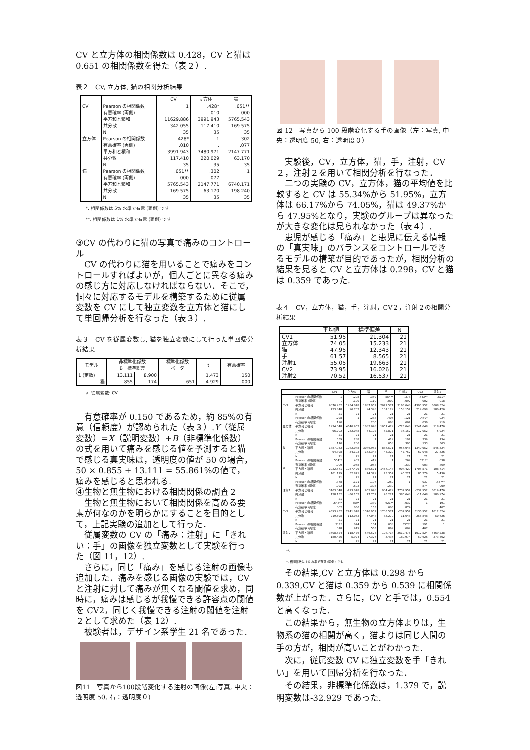CV と立方体の相関係数は 0.428，CV と猫は 0.651 の相関係数を得た（表２）.
表２　CV, 立方体, 猫の相関分析結果
| | | CV | 立方体 | 猫 |
| --- | --- | --- | --- | --- |
| CV | Pearson の相関係数 | 1 | .428* | .651** |
| | 有意確率 (両側) | . | .010 | .000 |
| | 平方和と積和 | 11629.886 | 3991.943 | 5765.543 |
| | 共分散 | 342.055 | 117.410 | 169.575 |
| | N | 35 | 35 | 35 |
| 立方体 | Pearson の相関係数 | .428* | 1 | .302 |
| | 有意確率 (両側) | .010 | . | .077 |
| | 平方和と積和 | 3991.943 | 7480.971 | 2147.771 |
| | 共分散 | 117.410 | 220.029 | 63.170 |
| | N | 35 | 35 | 35 |
| 猫 | Pearson の相関係数 | .651** | .302 | 1 |
| | 有意確率 (両側) | .000 | .077 | . |
| | 平方和と積和 | 5765.543 | 2147.771 | 6740.171 |
| | 共分散 | 169.575 | 63.170 | 198.240 |
| | N | 35 | 35 | 35 |
*. 相関係数は 5% 水準で有意 (両側) です。
**. 相関係数は 1% 水準で有意 (両側) です。
③CV の代わりに猫の写真で痛みのコントロール
　CV の代わりに猫を用いることで痛みをコントロールすればよいが，個人ごとに異なる痛みの感じ方に対応しなければならない．そこで，個々に対応するモデルを構築するために従属変数を CV にして独立変数を立方体と猫にして単回帰分析を行なった（表３）.
表３　CV を従属変数し, 猫を独立変数にして行った単回帰分析結果
| モデル | 非標準化係数 B 標準誤差 | | 標準化係数 ベータ | t | 有意確率 |
| --- | --- | --- | --- | --- | --- |
| 1 (定数) | 13.111 | 8.900 | | 1.473 | .150 |
| 猫 | .855 | .174 | .651 | 4.929 | .000 |
a. 従属変数: CV
　有意確率が 0.150 であるため，約 85%の有意（信頼度）が認められた（表３）.Y（従属変数）=X（説明変数）+B（非標準化係数）の式を用いて痛みを感じる値を予測すると猫で感じる真実味は，透明度の値が 50 の場合，50 × 0.855 + 13.111 = 55.861%の値で，痛みを感じると思われる.
④生物と無生物における相関関係の調査２
　生物と無生物において相関関係を高める要素が何なのかを明らかにすることを目的として，上記実験の追加として行った．
　従属変数の CV の「痛み：注射」に「きれい：手」の画像を独立変数として実験を行った（図 11，12）.
　さらに，同じ「痛み」を感じる注射の画像も追加した．痛みを感じる画像の実験では，CV と注射に対して痛みが無くなる閾値を求め，同時に，痛みは感じるが我慢できる許容点の閾値を CV2，同じく我慢できる注射の閾値を注射２として求めた（表 12）.
　被験者は，デザイン系学生 21 名であった.
図11　写真から100段階変化する注射の画像(左:写真, 中央：透明度 50, 右：透明度０)
図 12　写真から 100 段階変化する手の画像（左：写真, 中央：透明度 50, 右：透明度０）
　実験後，CV，立方体，猫，手，注射，CV２，注射２を用いて相関分析を行なった．
　二つの実験の CV，立方体，猫の平均値を比較すると CV は 55.34%から 51.95%，立方体は 66.17%から 74.05%，猫は 49.37%から 47.95%となり，実験のグループは異なったが大きな変化は見られなかった（表４）.
　患児が感じる「痛み」と患児に伝える情報の「真実味」のバランスをコントロールできるモデルの構築が目的であったが，相関分析の結果を見ると CV と立方体は 0.298，CV と猫は 0.359 であった.
表４　CV，立方体，猫，手，注射，CV２，注射２の相関分析結果
| | 平均値 | 標準偏差 | N |
| --- | --- | --- | --- |
| CV1 | 51.95 | 21.304 | 21 |
| 立方体 | 74.05 | 15.233 | 21 |
| 猫 | 47.95 | 12.343 | 21 |
| 手 | 61.57 | 8.565 | 21 |
| 注射1 | 55.05 | 19.663 | 21 |
| CV2 | 73.95 | 16.026 | 21 |
| 注射2 | 70.52 | 16.537 | 21 |
| | | CV1 | 立方体 | 猫 | 手 | 注射1 | CV2 | 注射2 |
| --- | --- | --- | --- | --- | --- | --- | --- | --- |
| CV1 | Pearson の相関係数 有意確率 (両側) 平方和と積和 共分散 N | 1 . 9076.952 453.848 21 | .298 .190 1934.048 96.702 21 | .359 .110 1887.952 94.398 21 | .554** .009 2022.571 101.129 21 | .378 .092 3163.048 158.152 21 | .643** .002 4393.952 219.698 21 | .512* .018 3608.524 180.426 21 |
| 立方体 | Pearson の相関係数 有意確率 (両側) 平方和と積和 共分散 N | .298 .190 1934.048 96.702 21 | 1 . 4640.952 232.048 21 | .288 .206 1082.048 54.102 21 | .405 .068 1057.429 52.871 21 | -.121 .602 -723.048 -36.152 21 | .459* .036 2241.048 112.052 21 | .024 .919 118.476 5.924 21 |
| 猫 | Pearson の相関係数 有意確率 (両側) 平方和と積和 共分散 N | .359 .110 1887.952 94.398 21 | .288 .206 1082.048 54.102 21 | 1 . 3046.952 152.348 21 | .419 .058 886.571 44.329 21 | .197 .393 955.048 47.752 21 | .339 .133 1340.952 67.048 21 | .134 .563 546.524 27.326 21 |
| 手 | Pearson の相関係数 有意確率 (両側) 平方和と積和 共分散 N | .554** .009 2022.571 101.129 21 | .405 .068 1057.429 52.871 21 | .419 .058 886.571 44.329 21 | 1 . 1467.143 73.357 21 | .269 .239 904.429 45.221 21 | .621** .003 1705.571 85.279 21 | .038 .869 108.714 5.436 21 |
| 注射1 | Pearson の相関係数 有意確率 (両側) 平方和と積和 共分散 N | .378 .092 3163.048 158.152 21 | -.121 .602 -723.048 -36.152 21 | .197 .393 955.048 47.752 21 | .269 .239 904.429 45.221 21 | 1 . 7732.952 386.648 21 | -.037 .874 -232.952 -11.648 21 | .557** .009 3619.476 180.974 21 |
| CV2 | Pearson の相関係数 有意確率 (両側) 平方和と積和 共分散 N | .643** .002 4393.952 219.698 21 | .459* .036 2241.048 112.052 21 | .339 .133 1340.952 67.048 21 | .621** .003 1705.571 85.279 21 | -.037 .874 -232.952 -11.648 21 | 1 . 5136.952 256.848 21 | .191 .407 1012.524 50.626 21 |
| 注射2 | Pearson の相関係数 有意確率 (両側) 平方和と積和 共分散 N | .512* .018 3608.524 180.426 21 | .024 .919 118.476 5.924 21 | .134 .563 546.524 27.326 21 | .038 .869 108.714 5.436 21 | .557** .009 3619.476 180.974 21 | .191 .407 1012.524 50.626 21 | 1 . 5469.238 273.462 21 |
**.
*. 相関係数は 5% 水準で有意 (両側) です。
　その結果,CV と立方体は 0.298 から 0.339,CV と猫は 0.359 から 0.539 に相関係数が上がった．さらに，CV と手では，0.554 と高くなった.
　この結果から，無生物の立方体よりは，生物系の猫の相関が高く，猫よりは同じ人間の手の方が，相関が高いことがわかった.
　次に，従属変数 CV に独立変数を手「きれい」を用いて回帰分析を行なった．
　その結果，非標準化係数は，1.379 で，説明変数は-32.929 であった.